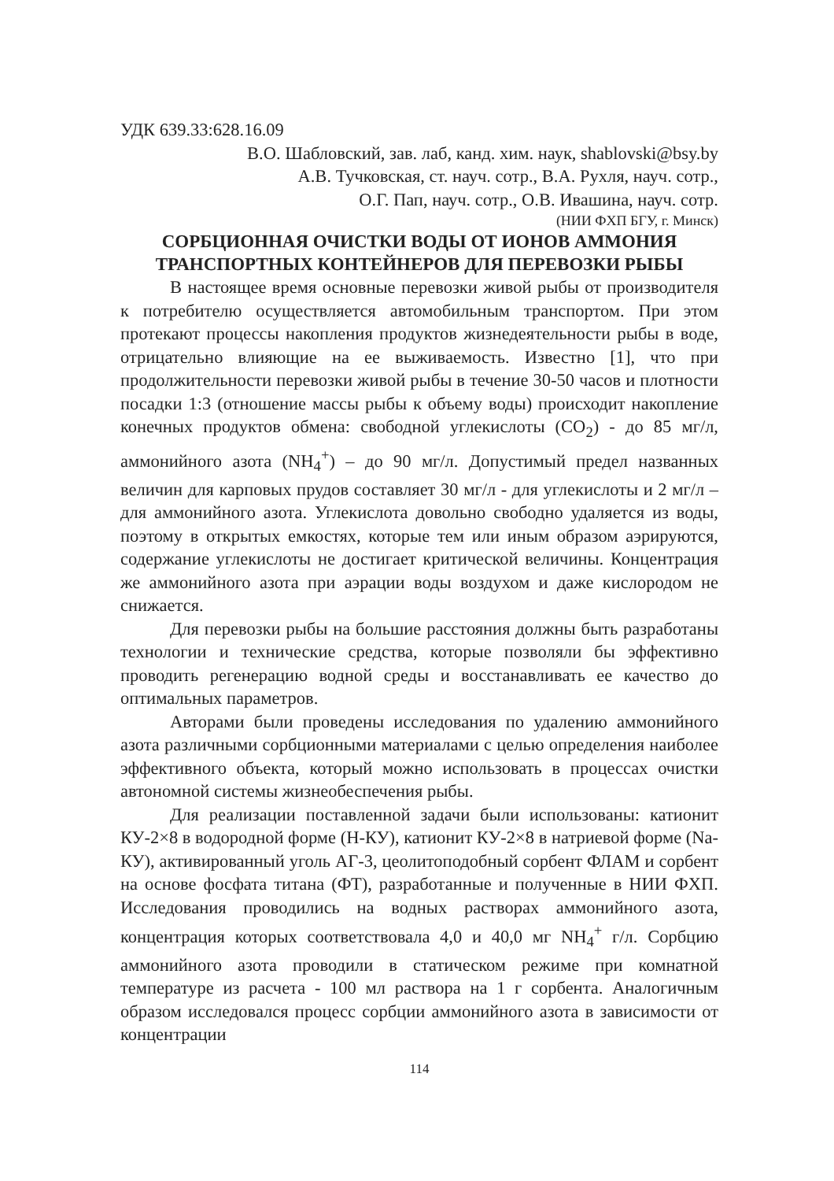УДК 639.33:628.16.09
В.О. Шабловский, зав. лаб, канд. хим. наук, shablovski@bsy.by
А.В. Тучковская, ст. науч. сотр., В.А. Рухля, науч. сотр.,
О.Г. Пап, науч. сотр., О.В. Ивашина, науч. сотр.
(НИИ ФХП БГУ, г. Минск)
СОРБЦИОННАЯ ОЧИСТКИ ВОДЫ ОТ ИОНОВ АММОНИЯ
ТРАНСПОРТНЫХ КОНТЕЙНЕРОВ ДЛЯ ПЕРЕВОЗКИ РЫБЫ
В настоящее время основные перевозки живой рыбы от производителя к потребителю осуществляется автомобильным транспортом. При этом протекают процессы накопления продуктов жизнедеятельности рыбы в воде, отрицательно влияющие на ее выживаемость. Известно [1], что при продолжительности перевозки живой рыбы в течение 30-50 часов и плотности посадки 1:3 (отношение массы рыбы к объему воды) происходит накопление конечных продуктов обмена: свободной углекислоты (CO<sub>2</sub>) - до 85 мг/л, аммонийного азота (NH<sub>4</sub><sup>+</sup>) – до 90 мг/л. Допустимый предел названных величин для карповых прудов составляет 30 мг/л - для углекислоты и 2 мг/л – для аммонийного азота. Углекислота довольно свободно удаляется из воды, поэтому в открытых емкостях, которые тем или иным образом аэрируются, содержание углекислоты не достигает критической величины. Концентрация же аммонийного азота при аэрации воды воздухом и даже кислородом не снижается.
Для перевозки рыбы на большие расстояния должны быть разработаны технологии и технические средства, которые позволяли бы эффективно проводить регенерацию водной среды и восстанавливать ее качество до оптимальных параметров.
Авторами были проведены исследования по удалению аммонийного азота различными сорбционными материалами с целью определения наиболее эффективного объекта, который можно использовать в процессах очистки автономной системы жизнеобеспечения рыбы.
Для реализации поставленной задачи были использованы: катионит КУ-2×8 в водородной форме (Н-КУ), катионит КУ-2×8 в натриевой форме (Na-КУ), активированный уголь АГ-3, цеолитоподобный сорбент ФЛАМ и сорбент на основе фосфата титана (ФТ), разработанные и полученные в НИИ ФХП. Исследования проводились на водных растворах аммонийного азота, концентрация которых соответствовала 4,0 и 40,0 мг NH<sub>4</sub><sup>+</sup> г/л. Сорбцию аммонийного азота проводили в статическом режиме при комнатной температуре из расчета - 100 мл раствора на 1 г сорбента. Аналогичным образом исследовался процесс сорбции аммонийного азота в зависимости от концентрации
114